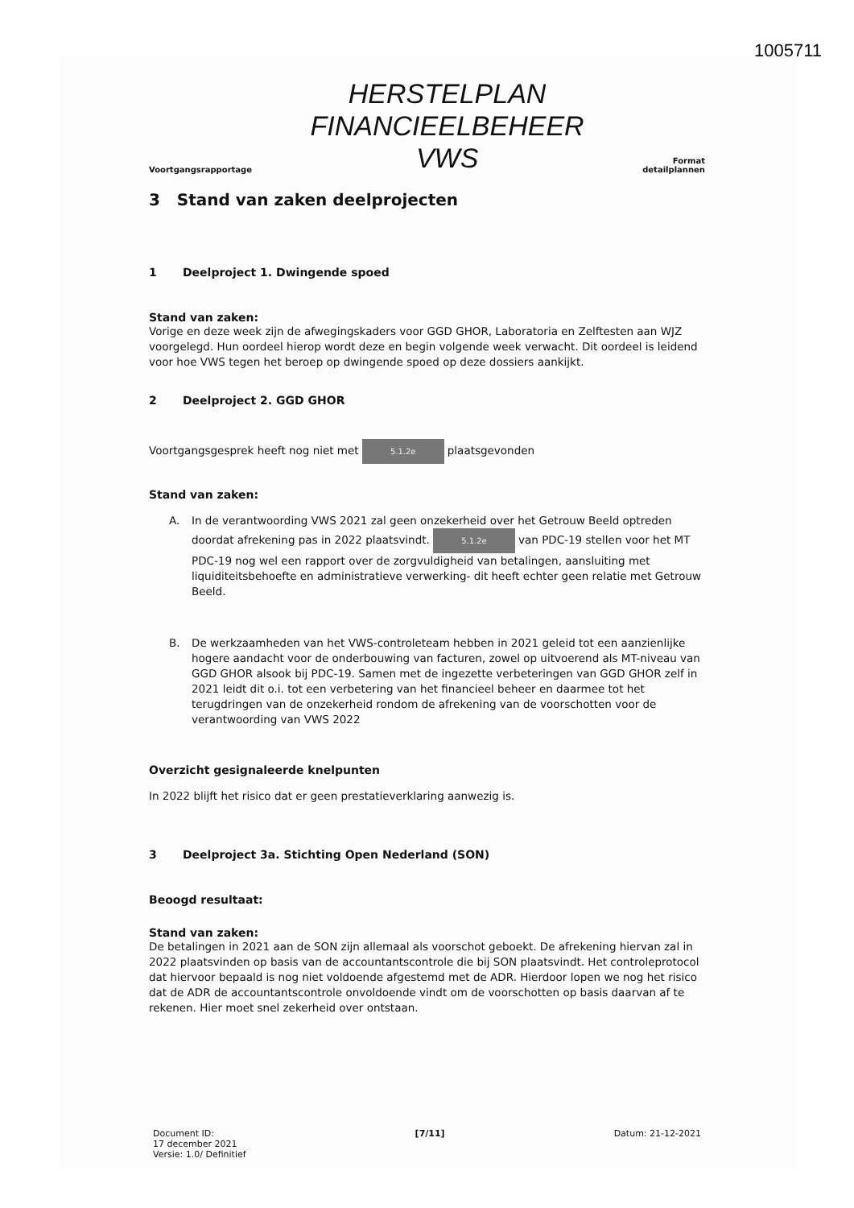1005711
Voortgangsrapportage
HERSTELPLAN
FINANCIEELBEHEER
VWS
Format
detailplannen
3 Stand van zaken deelprojecten
1 Deelproject 1. Dwingende spoed
Stand van zaken:
Vorige en deze week zijn de afwegingskaders voor GGD GHOR, Laboratoria en Zelftesten aan WJZ voorgelegd. Hun oordeel hierop wordt deze en begin volgende week verwacht. Dit oordeel is leidend voor hoe VWS tegen het beroep op dwingende spoed op deze dossiers aankijkt.
2 Deelproject 2. GGD GHOR
Voortgangsgesprek heeft nog niet met 5.1.2e plaatsgevonden
Stand van zaken:
A. In de verantwoording VWS 2021 zal geen onzekerheid over het Getrouw Beeld optreden doordat afrekening pas in 2022 plaatsvindt. 5.1.2e van PDC-19 stellen voor het MT PDC-19 nog wel een rapport over de zorgvuldigheid van betalingen, aansluiting met liquiditeitsbehoefte en administratieve verwerking- dit heeft echter geen relatie met Getrouw Beeld.
B. De werkzaamheden van het VWS-controleteam hebben in 2021 geleid tot een aanzienlijke hogere aandacht voor de onderbouwing van facturen, zowel op uitvoerend als MT-niveau van GGD GHOR alsook bij PDC-19. Samen met de ingezette verbeteringen van GGD GHOR zelf in 2021 leidt dit o.i. tot een verbetering van het financieel beheer en daarmee tot het terugdringen van de onzekerheid rondom de afrekening van de voorschotten voor de verantwoording van VWS 2022
Overzicht gesignaleerde knelpunten
In 2022 blijft het risico dat er geen prestatieverklaring aanwezig is.
3 Deelproject 3a. Stichting Open Nederland (SON)
Beoogd resultaat:
Stand van zaken:
De betalingen in 2021 aan de SON zijn allemaal als voorschot geboekt. De afrekening hiervan zal in 2022 plaatsvinden op basis van de accountantscontrole die bij SON plaatsvindt. Het controleprotocol dat hiervoor bepaald is nog niet voldoende afgestemd met de ADR. Hierdoor lopen we nog het risico dat de ADR de accountantscontrole onvoldoende vindt om de voorschotten op basis daarvan af te rekenen. Hier moet snel zekerheid over ontstaan.
Document ID:
17 december 2021
Versie: 1.0/ Definitief
[7/11] Datum: 21-12-2021